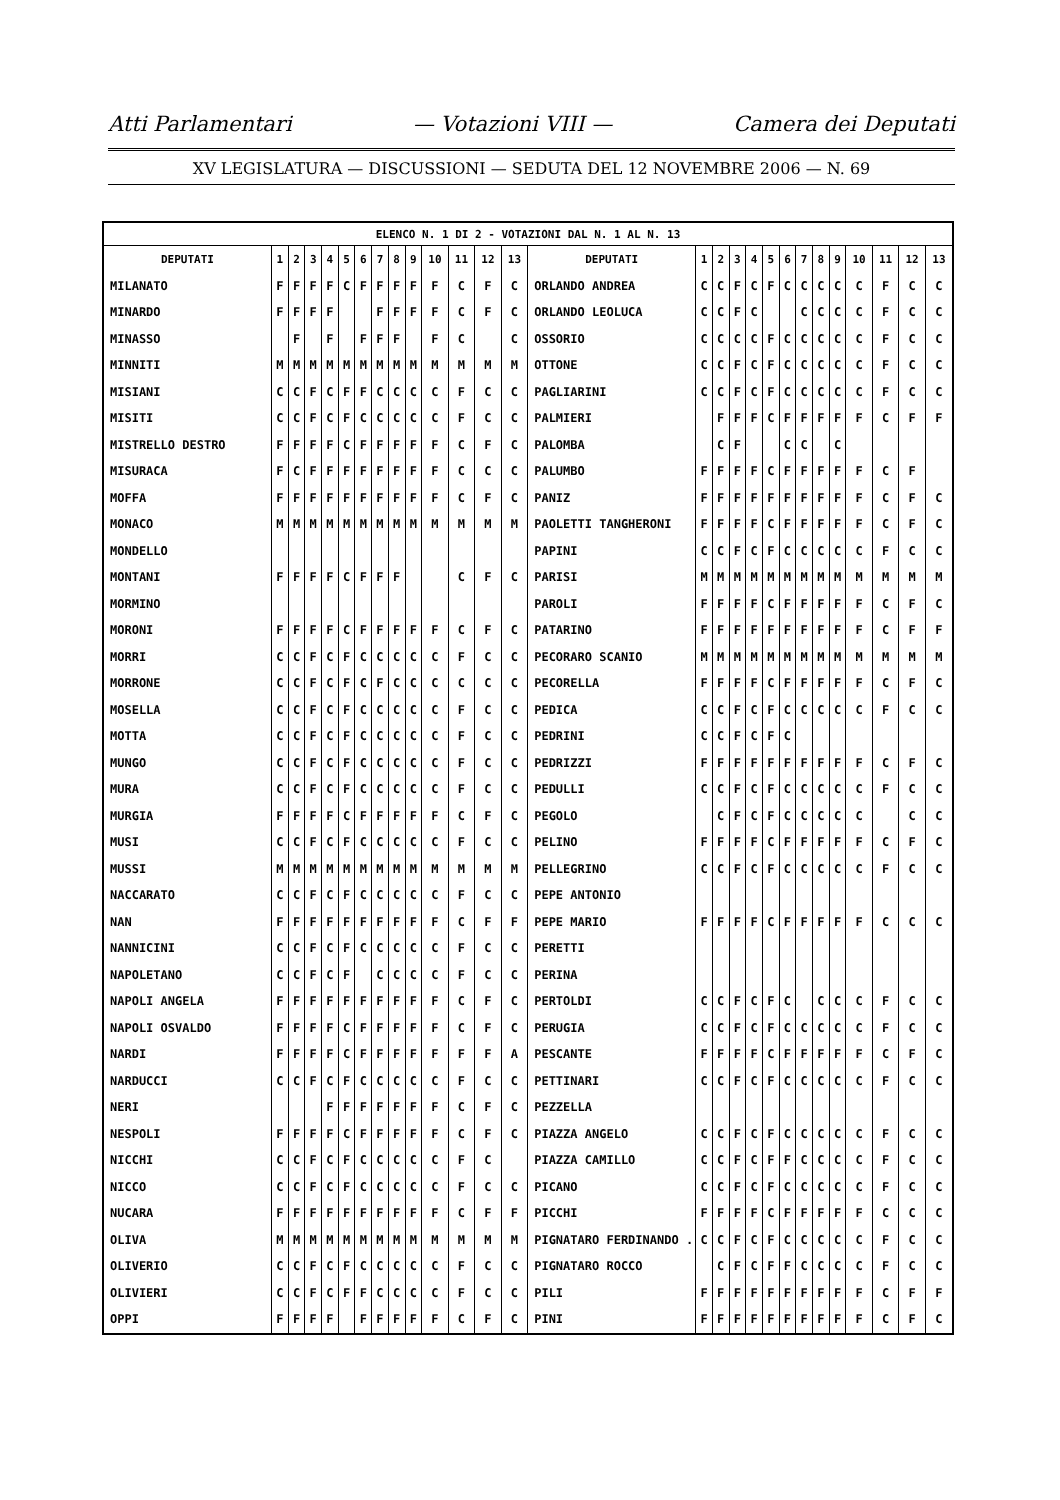Atti Parlamentari — Votazioni VIII — Camera dei Deputati
XV LEGISLATURA — DISCUSSIONI — SEDUTA DEL 12 NOVEMBRE 2006 — N. 69
| ELENCO N. 1 DI 2 - VOTAZIONI DAL N. 1 AL N. 13 | | | | | | | | | | | | | | | | | | | | | | | | | | | |
| --- | --- | --- | --- | --- | --- | --- | --- | --- | --- | --- | --- | --- | --- | --- | --- | --- | --- | --- | --- | --- | --- | --- | --- | --- | --- | --- | --- |
| DEPUTATI | 1 | 2 | 3 | 4 | 5 | 6 | 7 | 8 | 9 | 10 | 11 | 12 | 13 | DEPUTATI | 1 | 2 | 3 | 4 | 5 | 6 | 7 | 8 | 9 | 10 | 11 | 12 | 13 |
| MILANATO | F | F | F | F | C | F | F | F | F | F | C | F | C | ORLANDO ANDREA | C | C | F | C | F | C | C | C | C | C | F | C | C |
| MINARDO | F | F | F | F | | | F | F | F | F | C | F | C | ORLANDO LEOLUCA | C | C | F | C | | | C | C | C | C | F | C | C |
| MINASSO | | F | | F | | F | F | F | | F | C | | C | OSSORIO | C | C | C | C | F | C | C | C | C | C | F | C | C |
| MINNITI | M | M | M | M | M | M | M | M | M | M | M | M | M | OTTONE | C | C | F | C | F | C | C | C | C | C | F | C | C |
| MISIANI | C | C | F | C | F | F | C | C | C | C | F | C | C | PAGLIARINI | C | C | F | C | F | C | C | C | C | C | F | C | C |
| MISITI | C | C | F | C | F | C | C | C | C | C | F | C | C | PALMIERI | | F | F | F | C | F | F | F | F | F | C | F | F |
| MISTRELLO DESTRO | F | F | F | F | C | F | F | F | F | F | C | F | C | PALOMBA | | C | F | | | C | C | | C | | | | |
| MISURACA | F | C | F | F | F | F | F | F | F | F | C | C | C | PALUMBO | F | F | F | F | C | F | F | F | F | F | C | F | |
| MOFFA | F | F | F | F | F | F | F | F | F | F | C | F | C | PANIZ | F | F | F | F | F | F | F | F | F | F | C | F | C |
| MONACO | M | M | M | M | M | M | M | M | M | M | M | M | M | PAOLETTI TANGHERONI | F | F | F | F | C | F | F | F | F | F | C | F | C |
| MONDELLO | | | | | | | | | | | | | | PAPINI | C | C | F | C | F | C | C | C | C | C | F | C | C |
| MONTANI | F | F | F | F | C | F | F | F | | | C | F | C | PARISI | M | M | M | M | M | M | M | M | M | M | M | M | M |
| MORMINO | | | | | | | | | | | | | | PAROLI | F | F | F | F | C | F | F | F | F | F | C | F | C |
| MORONI | F | F | F | F | C | F | F | F | F | F | C | F | C | PATARINO | F | F | F | F | F | F | F | F | F | F | C | F | F |
| MORRI | C | C | F | C | F | C | C | C | C | C | F | C | C | PECORARO SCANIO | M | M | M | M | M | M | M | M | M | M | M | M | M |
| MORRONE | C | C | F | C | F | C | F | C | C | C | C | C | C | PECORELLA | F | F | F | F | C | F | F | F | F | F | C | F | C |
| MOSELLA | C | C | F | C | F | C | C | C | C | C | F | C | C | PEDICA | C | C | F | C | F | C | C | C | C | C | F | C | C |
| MOTTA | C | C | F | C | F | C | C | C | C | C | F | C | C | PEDRINI | C | C | F | C | F | C | | | | | | | |
| MUNGO | C | C | F | C | F | C | C | C | C | C | F | C | C | PEDRIZZI | F | F | F | F | F | F | F | F | F | F | C | F | C |
| MURA | C | C | F | C | F | C | C | C | C | C | F | C | C | PEDULLI | C | C | F | C | F | C | C | C | C | C | F | C | C |
| MURGIA | F | F | F | F | C | F | F | F | F | F | C | F | C | PEGOLO | | C | F | C | F | C | C | C | C | C | | C | C |
| MUSI | C | C | F | C | F | C | C | C | C | C | F | C | C | PELINO | F | F | F | F | C | F | F | F | F | F | C | F | C |
| MUSSI | M | M | M | M | M | M | M | M | M | M | M | M | M | PELLEGRINO | C | C | F | C | F | C | C | C | C | C | F | C | C |
| NACCARATO | C | C | F | C | F | C | C | C | C | C | F | C | C | PEPE ANTONIO | | | | | | | | | | | | | |
| NAN | F | F | F | F | F | F | F | F | F | F | C | F | F | PEPE MARIO | F | F | F | F | C | F | F | F | F | F | C | C | C |
| NANNICINI | C | C | F | C | F | C | C | C | C | C | F | C | C | PERETTI | | | | | | | | | | | | | |
| NAPOLETANO | C | C | F | C | F | | C | C | C | C | F | C | C | PERINA | | | | | | | | | | | | | |
| NAPOLI ANGELA | F | F | F | F | F | F | F | F | F | F | C | F | C | PERTOLDI | C | C | F | C | F | C | | C | C | C | F | C | C |
| NAPOLI OSVALDO | F | F | F | F | C | F | F | F | F | F | C | F | C | PERUGIA | C | C | F | C | F | C | C | C | C | C | F | C | C |
| NARDI | F | F | F | F | C | F | F | F | F | F | F | F | A | PESCANTE | F | F | F | F | C | F | F | F | F | F | C | F | C |
| NARDUCCI | C | C | F | C | F | C | C | C | C | C | F | C | C | PETTINARI | C | C | F | C | F | C | C | C | C | C | F | C | C |
| NERI | | | | F | F | F | F | F | F | F | C | F | C | PEZZELLA | | | | | | | | | | | | | |
| NESPOLI | F | F | F | F | C | F | F | F | F | F | C | F | C | PIAZZA ANGELO | C | C | F | C | F | C | C | C | C | C | F | C | C |
| NICCHI | C | C | F | C | F | C | C | C | C | C | F | C | | PIAZZA CAMILLO | C | C | F | C | F | F | C | C | C | C | F | C | C |
| NICCO | C | C | F | C | F | C | C | C | C | C | F | C | C | PICANO | C | C | F | C | F | C | C | C | C | C | F | C | C |
| NUCARA | F | F | F | F | F | F | F | F | F | F | C | F | F | PICCHI | F | F | F | F | C | F | F | F | F | F | C | C | C |
| OLIVA | M | M | M | M | M | M | M | M | M | M | M | M | M | PIGNATARO FERDINANDO . | C | C | F | C | F | C | C | C | C | C | F | C | C |
| OLIVERIO | C | C | F | C | F | C | C | C | C | C | F | C | C | PIGNATARO ROCCO | | C | F | C | F | F | C | C | C | C | F | C | C |
| OLIVIERI | C | C | F | C | F | F | C | C | C | C | F | C | C | PILI | F | F | F | F | F | F | F | F | F | F | C | F | F |
| OPPI | F | F | F | F | | F | F | F | F | F | C | F | C | PINI | F | F | F | F | F | F | F | F | F | F | C | F | C |